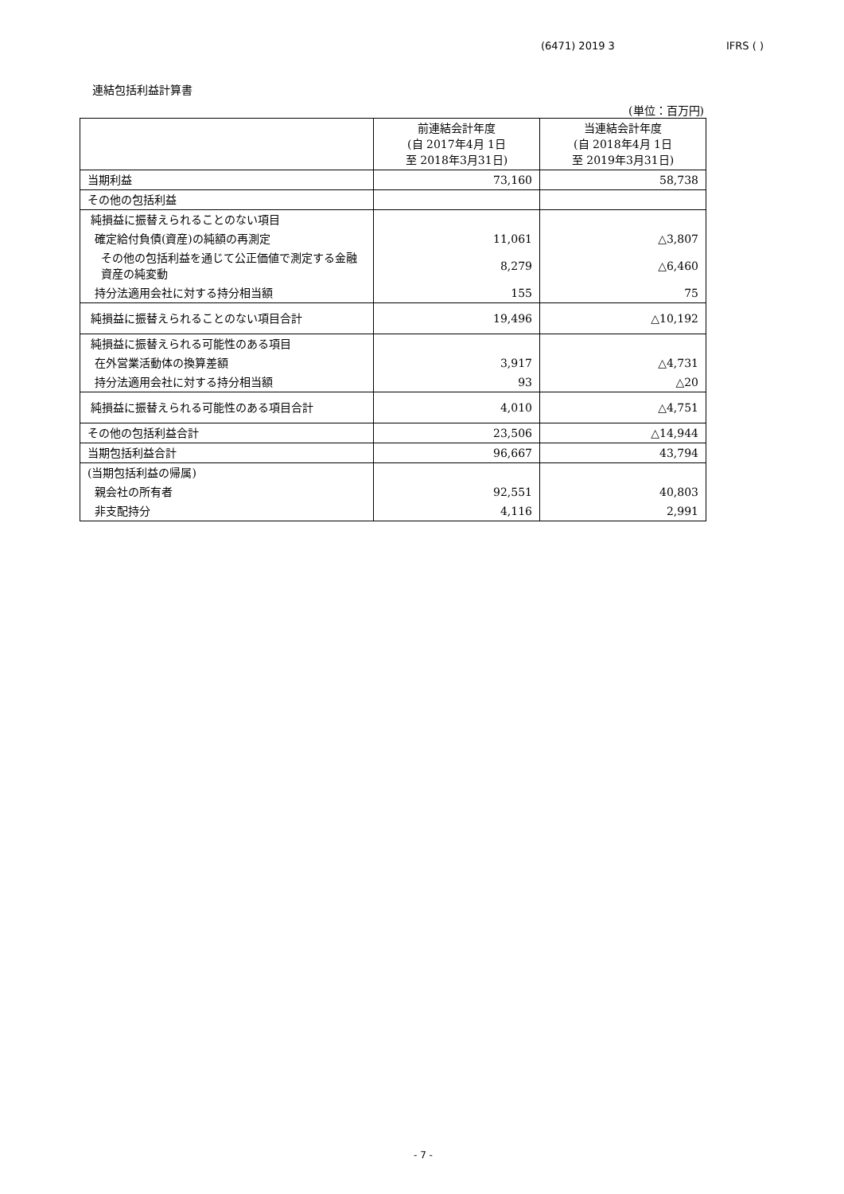(6471) 2019 3 IFRS ( )
連結包括利益計算書
(単位：百万円)
| | 前連結会計年度 (自 2017年4月 1日 至 2018年3月31日) | 当連結会計年度 (自 2018年4月 1日 至 2019年3月31日) |
| --- | --- | --- |
| 当期利益 | 73,160 | 58,738 |
| その他の包括利益 | | |
| 純損益に振替えられることのない項目 | | |
| 確定給付負債(資産)の純額の再測定 | 11,061 | △3,807 |
| その他の包括利益を通じて公正価値で測定する金融資産の純変動 | 8,279 | △6,460 |
| 持分法適用会社に対する持分相当額 | 155 | 75 |
| 純損益に振替えられることのない項目合計 | 19,496 | △10,192 |
| 純損益に振替えられる可能性のある項目 | | |
| 在外営業活動体の換算差額 | 3,917 | △4,731 |
| 持分法適用会社に対する持分相当額 | 93 | △20 |
| 純損益に振替えられる可能性のある項目合計 | 4,010 | △4,751 |
| その他の包括利益合計 | 23,506 | △14,944 |
| 当期包括利益合計 | 96,667 | 43,794 |
| (当期包括利益の帰属) | | |
| 親会社の所有者 | 92,551 | 40,803 |
| 非支配持分 | 4,116 | 2,991 |
- 7 -